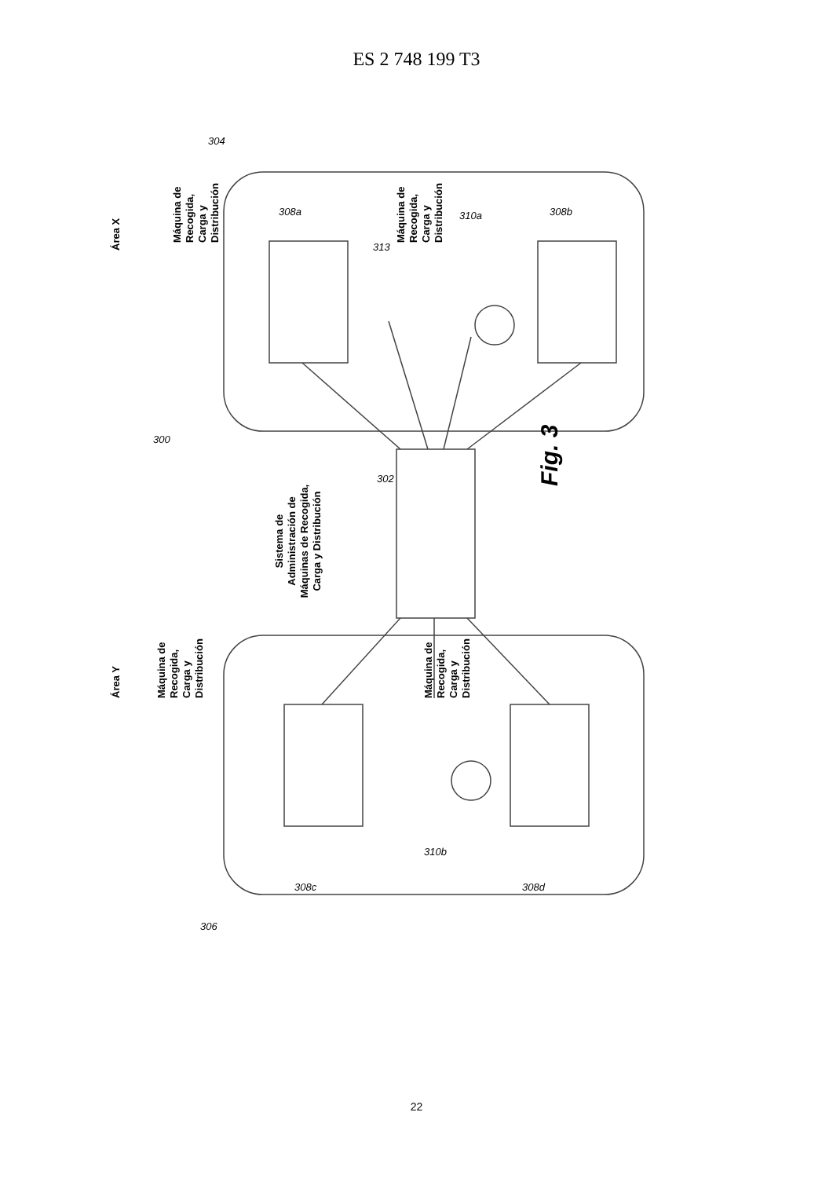ES 2 748 199 T3
Área Y
Área X
Sistema de
Administración de
Máquinas de Recogida,
Carga y Distribución
Máquina de
Recogida,
Carga y
Distribución
Máquina de
Recogida,
Carga y
Distribución
Máquina de
Recogida,
Carga y
Distribución
Máquina de
Recogida,
Carga y
Distribución
Fig. 3
304
308a
313
310a
308b
300
302
306
308c
310b
308d
22